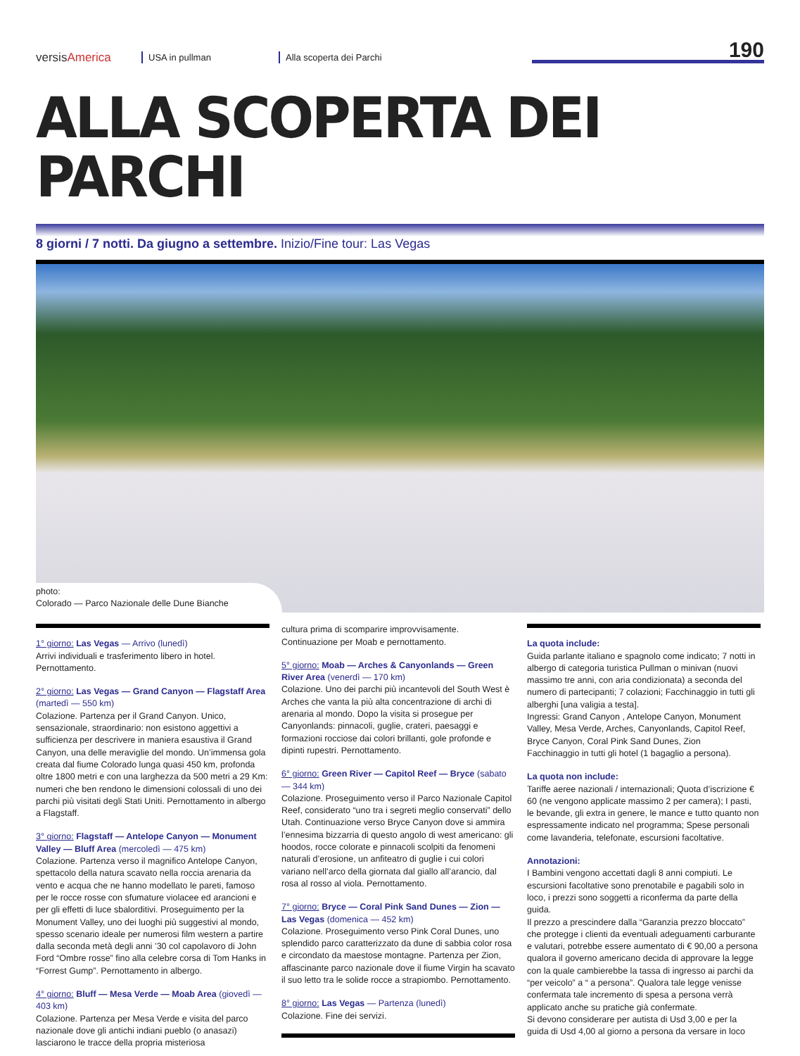versisAmerica
USA in pullman
Alla scoperta dei Parchi
190
ALLA SCOPERTA DEI PARCHI
8 giorni / 7 notti. Da giugno a settembre. Inizio/Fine tour: Las Vegas
photo:
Colorado — Parco Nazionale delle Dune Bianche
1° giorno: Las Vegas — Arrivo (lunedì)
Arrivi individuali e trasferimento libero in hotel. Pernottamento.
2° giorno: Las Vegas — Grand Canyon — Flagstaff Area (martedì — 550 km)
Colazione. Partenza per il Grand Canyon. Unico, sensazionale, straordinario: non esistono aggettivi a sufficienza per descrivere in maniera esaustiva il Grand Canyon, una delle meraviglie del mondo. Un’immensa gola creata dal fiume Colorado lunga quasi 450 km, profonda oltre 1800 metri e con una larghezza da 500 metri a 29 Km: numeri che ben rendono le dimensioni colossali di uno dei parchi più visitati degli Stati Uniti. Pernottamento in albergo a Flagstaff.
3° giorno: Flagstaff — Antelope Canyon — Monument Valley — Bluff Area (mercoledì — 475 km)
Colazione. Partenza verso il magnifico Antelope Canyon, spettacolo della natura scavato nella roccia arenaria da vento e acqua che ne hanno modellato le pareti, famoso per le rocce rosse con sfumature violacee ed arancioni e per gli effetti di luce sbalorditivi. Proseguimento per la Monument Valley, uno dei luoghi più suggestivi al mondo, spesso scenario ideale per numerosi film western a partire dalla seconda metà degli anni ’30 col capolavoro di John Ford “Ombre rosse” fino alla celebre corsa di Tom Hanks in “Forrest Gump”. Pernottamento in albergo.
4° giorno: Bluff — Mesa Verde — Moab Area (giovedì — 403 km)
Colazione. Partenza per Mesa Verde e visita del parco nazionale dove gli antichi indiani pueblo (o anasazi) lasciarono le tracce della propria misteriosa
cultura prima di scomparire improvvisamente. Continuazione per Moab e pernottamento.
5° giorno: Moab — Arches & Canyonlands — Green River Area (venerdì — 170 km)
Colazione. Uno dei parchi più incantevoli del South West è Arches che vanta la più alta concentrazione di archi di arenaria al mondo. Dopo la visita si prosegue per Canyonlands: pinnacoli, guglie, crateri, paesaggi e formazioni rocciose dai colori brillanti, gole profonde e dipinti rupestri. Pernottamento.
6° giorno: Green River — Capitol Reef — Bryce (sabato — 344 km)
Colazione. Proseguimento verso il Parco Nazionale Capitol Reef, considerato “uno tra i segreti meglio conservati” dello Utah. Continuazione verso Bryce Canyon dove si ammira l’ennesima bizzarria di questo angolo di west americano: gli hoodos, rocce colorate e pinnacoli scolpiti da fenomeni naturali d’erosione, un anfiteatro di guglie i cui colori variano nell’arco della giornata dal giallo all’arancio, dal rosa al rosso al viola. Pernottamento.
7° giorno: Bryce — Coral Pink Sand Dunes — Zion — Las Vegas (domenica — 452 km)
Colazione. Proseguimento verso Pink Coral Dunes, uno splendido parco caratterizzato da dune di sabbia color rosa e circondato da maestose montagne. Partenza per Zion, affascinante parco nazionale dove il fiume Virgin ha scavato il suo letto tra le solide rocce a strapiombo. Pernottamento.
8° giorno: Las Vegas — Partenza (lunedì)
Colazione. Fine dei servizi.
La quota include:
Guida parlante italiano e spagnolo come indicato; 7 notti in albergo di categoria turistica Pullman o minivan (nuovi massimo tre anni, con aria condizionata) a seconda del numero di partecipanti; 7 colazioni; Facchinaggio in tutti gli alberghi [una valigia a testa].
Ingressi: Grand Canyon , Antelope Canyon, Monument Valley, Mesa Verde, Arches, Canyonlands, Capitol Reef, Bryce Canyon, Coral Pink Sand Dunes, Zion
Facchinaggio in tutti gli hotel (1 bagaglio a persona).
La quota non include:
Tariffe aeree nazionali / internazionali; Quota d’iscrizione € 60 (ne vengono applicate massimo 2 per camera); I pasti, le bevande, gli extra in genere, le mance e tutto quanto non espressamente indicato nel programma; Spese personali come lavanderia, telefonate, escursioni facoltative.
Annotazioni:
I Bambini vengono accettati dagli 8 anni compiuti. Le escursioni facoltative sono prenotabile e pagabili solo in loco, i prezzi sono soggetti a riconferma da parte della guida.
Il prezzo a prescindere dalla “Garanzia prezzo bloccato” che protegge i clienti da eventuali adeguamenti carburante e valutari, potrebbe essere aumentato di € 90,00 a persona qualora il governo americano decida di approvare la legge con la quale cambierebbe la tassa di ingresso ai parchi da “per veicolo” a “ a persona”. Qualora tale legge venisse confermata tale incremento di spesa a persona verrà applicato anche su pratiche già confermate.
Si devono considerare per autista di Usd 3,00 e per la guida di Usd 4,00 al giorno a persona da versare in loco